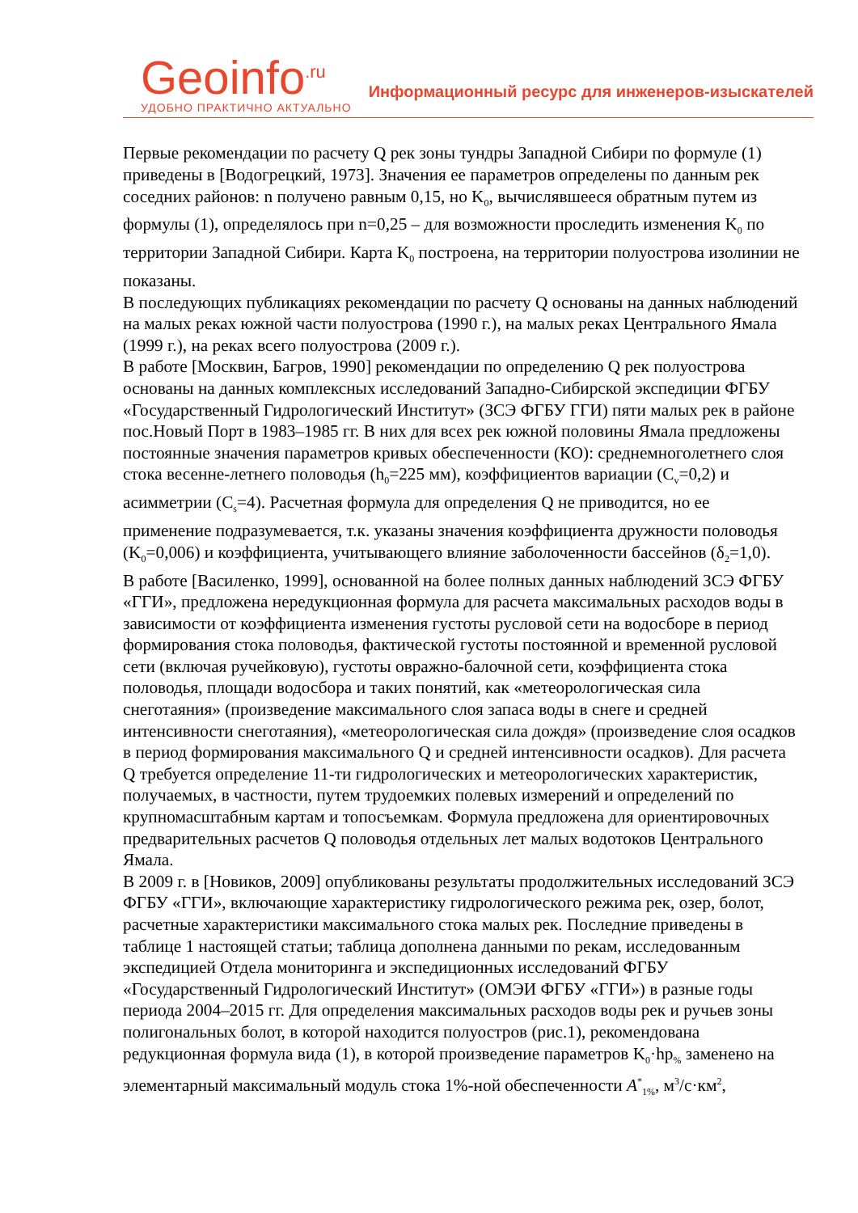Geoinfo<sup>.ru</sup>
УДОБНО ПРАКТИЧНО АКТУАЛЬНО
Информационный ресурс для инженеров-изыскателей
Первые рекомендации по расчету Q рек зоны тундры Западной Сибири по формуле (1) приведены в [Водогрецкий, 1973]. Значения ее параметров определены по данным рек соседних районов: n получено равным 0,15, но K<sub>0</sub>, вычислявшееся обратным путем из формулы (1), определялось при n=0,25 – для возможности проследить изменения K<sub>0</sub> по территории Западной Сибири. Карта K<sub>0</sub> построена, на территории полуострова изолинии не показаны.
В последующих публикациях рекомендации по расчету Q основаны на данных наблюдений на малых реках южной части полуострова (1990 г.), на малых реках Центрального Ямала (1999 г.), на реках всего полуострова (2009 г.).
В работе [Москвин, Багров, 1990] рекомендации по определению Q рек полуострова основаны на данных комплексных исследований Западно-Сибирской экспедиции ФГБУ «Государственный Гидрологический Институт» (ЗСЭ ФГБУ ГГИ) пяти малых рек в районе пос.Новый Порт в 1983–1985 гг. В них для всех рек южной половины Ямала предложены постоянные значения параметров кривых обеспеченности (КО): среднемноголетнего слоя стока весенне-летнего половодья (h<sub>0</sub>=225 мм), коэффициентов вариации (C<sub>v</sub>=0,2) и асимметрии (C<sub>s</sub>=4). Расчетная формула для определения Q не приводится, но ее применение подразумевается, т.к. указаны значения коэффициента дружности половодья (K<sub>0</sub>=0,006) и коэффициента, учитывающего влияние заболоченности бассейнов (δ<sub>2</sub>=1,0).
В работе [Василенко, 1999], основанной на более полных данных наблюдений ЗСЭ ФГБУ «ГГИ», предложена нередукционная формула для расчета максимальных расходов воды в зависимости от коэффициента изменения густоты русловой сети на водосборе в период формирования стока половодья, фактической густоты постоянной и временной русловой сети (включая ручейковую), густоты овражно-балочной сети, коэффициента стока половодья, площади водосбора и таких понятий, как «метеорологическая сила снеготаяния» (произведение максимального слоя запаса воды в снеге и средней интенсивности снеготаяния), «метеорологическая сила дождя» (произведение слоя осадков в период формирования максимального Q и средней интенсивности осадков). Для расчета Q требуется определение 11-ти гидрологических и метеорологических характеристик, получаемых, в частности, путем трудоемких полевых измерений и определений по крупномасштабным картам и топосъемкам. Формула предложена для ориентировочных предварительных расчетов Q половодья отдельных лет малых водотоков Центрального Ямала.
В 2009 г. в [Новиков, 2009] опубликованы результаты продолжительных исследований ЗСЭ ФГБУ «ГГИ», включающие характеристику гидрологического режима рек, озер, болот, расчетные характеристики максимального стока малых рек. Последние приведены в таблице 1 настоящей статьи; таблица дополнена данными по рекам, исследованным экспедицией Отдела мониторинга и экспедиционных исследований ФГБУ «Государственный Гидрологический Институт» (ОМЭИ ФГБУ «ГГИ») в разные годы периода 2004–2015 гг. Для определения максимальных расходов воды рек и ручьев зоны полигональных болот, в которой находится полуостров (рис.1), рекомендована редукционная формула вида (1), в которой произведение параметров K<sub>0</sub>·hp<sub>%</sub> заменено на элементарный максимальный модуль стока 1%-ной обеспеченности A<sup>*</sup><sub>1%</sub>, м<sup>3</sup>/с·км<sup>2</sup>,